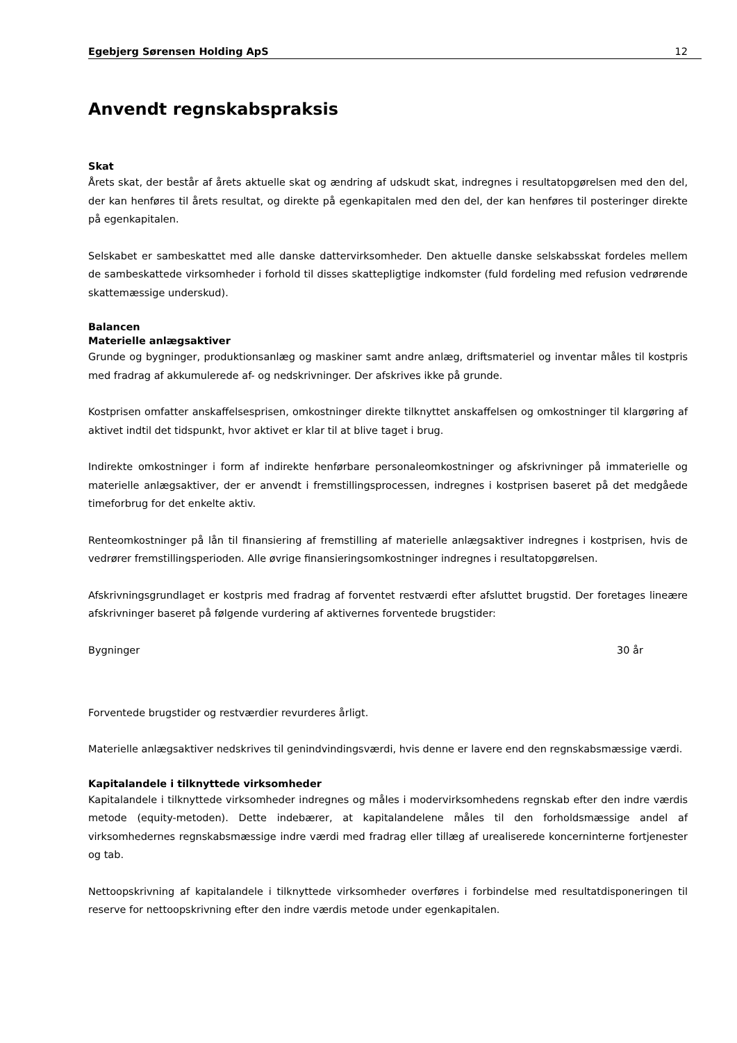Egebjerg Sørensen Holding ApS 12
Anvendt regnskabspraksis
Skat
Årets skat, der består af årets aktuelle skat og ændring af udskudt skat, indregnes i resultatopgørelsen med den del, der kan henføres til årets resultat, og direkte på egenkapitalen med den del, der kan henføres til posteringer direkte på egenkapitalen.
Selskabet er sambeskattet med alle danske dattervirksomheder. Den aktuelle danske selskabsskat fordeles mellem de sambeskattede virksomheder i forhold til disses skattepligtige indkomster (fuld fordeling med refusion vedrørende skattemæssige underskud).
Balancen
Materielle anlægsaktiver
Grunde og bygninger, produktionsanlæg og maskiner samt andre anlæg, driftsmateriel og inventar måles til kostpris med fradrag af akkumulerede af- og nedskrivninger. Der afskrives ikke på grunde.
Kostprisen omfatter anskaffelsesprisen, omkostninger direkte tilknyttet anskaffelsen og omkostninger til klargøring af aktivet indtil det tidspunkt, hvor aktivet er klar til at blive taget i brug.
Indirekte omkostninger i form af indirekte henførbare personaleomkostninger og afskrivninger på immaterielle og materielle anlægsaktiver, der er anvendt i fremstillingsprocessen, indregnes i kostprisen baseret på det medgåede timeforbrug for det enkelte aktiv.
Renteomkostninger på lån til finansiering af fremstilling af materielle anlægsaktiver indregnes i kostprisen, hvis de vedrører fremstillingsperioden. Alle øvrige finansieringsomkostninger indregnes i resultatopgørelsen.
Afskrivningsgrundlaget er kostpris med fradrag af forventet restværdi efter afsluttet brugstid. Der foretages lineære afskrivninger baseret på følgende vurdering af aktivernes forventede brugstider:
| Bygninger | 30 år |
Forventede brugstider og restværdier revurderes årligt.
Materielle anlægsaktiver nedskrives til genindvindingsværdi, hvis denne er lavere end den regnskabsmæssige værdi.
Kapitalandele i tilknyttede virksomheder
Kapitalandele i tilknyttede virksomheder indregnes og måles i modervirksomhedens regnskab efter den indre værdis metode (equity-metoden). Dette indebærer, at kapitalandelene måles til den forholdsmæssige andel af virksomhedernes regnskabsmæssige indre værdi med fradrag eller tillæg af urealiserede koncerninterne fortjenester og tab.
Nettoopskrivning af kapitalandele i tilknyttede virksomheder overføres i forbindelse med resultatdisponeringen til reserve for nettoopskrivning efter den indre værdis metode under egenkapitalen.